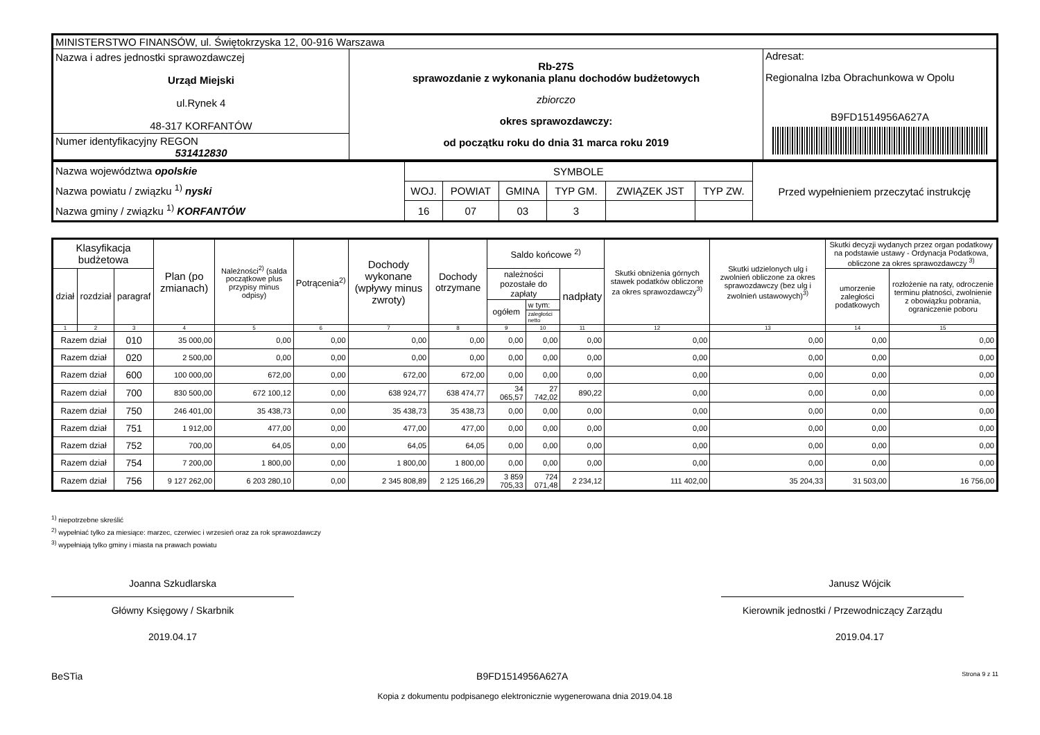| MINISTERSTWO FINANSÓW, ul. Świętokrzyska 12, 00-916 Warszawa | | |
| Nazwa i adres jednostki sprawozdawczej Urząd Miejski ul.Rynek 4 48-317 KORFANTÓW | Rb-27S sprawozdanie z wykonania planu dochodów budżetowych zbiorczo okres sprawozdawczy: od początku roku do dnia 31 marca roku 2019 | Adresat: Regionalna Izba Obrachunkowa w Opolu B9FD1514956A627A |
| Numer identyfikacyjny REGON 531412830 | | |
| Nazwa województwa opolskie Nazwa powiatu / związku <sup>1)</sup> nyski Nazwa gminy / związku <sup>1)</sup> KORFANTÓW | SYMBOLE | | | | | | Przed wypełnieniem przeczytać instrukcję |
| | WOJ. | POWIAT | GMINA | TYP GM. | ZWIĄZEK JST | TYP ZW. | |
| | 16 | 07 | 03 | 3 | | | |
| Klasyfikacja budżetowa | | | Plan (po zmianach) | Należności<sup>2)</sup> (salda początkowe plus przypisy minus odpisy) | Potrącenia<sup>2)</sup> | Dochody wykonane (wpływy minus zwroty) | Dochody otrzymane | Saldo końcowe <sup>2)</sup> | | | Skutki obniżenia górnych stawek podatków obliczone za okres sprawozdawczy<sup>3)</sup> | Skutki udzielonych ulg i zwolnień obliczone za okres sprawozdawczy (bez ulg i zwolnień ustawowych)<sup>3)</sup> | Skutki decyzji wydanych przez organ podatkowy na podstawie ustawy - Ordynacja Podatkowa, obliczone za okres sprawozdawczy <sup>3)</sup> | |
| --- | --- | --- | --- | --- | --- | --- | --- | --- | --- | --- | --- | --- | --- | --- |
| dział | rozdział | paragraf | | | | | | należności pozostałe do zapłaty | | nadpłaty | | | umorzenie zaległości podatkowych | rozłożenie na raty, odroczenie terminu płatności, zwolnienie z obowiązku pobrania, ograniczenie poboru |
| | | | | | | | | ogółem | w tym: | | | | | |
| | | | | | | | | | zaległości netto | | | | | |
| 1 | 2 | 3 | 4 | 5 | 6 | 7 | 8 | 9 | 10 | 11 | 12 | 13 | 14 | 15 |
| Razem dział | | 010 | 35 000,00 | 0,00 | 0,00 | 0,00 | 0,00 | 0,00 | 0,00 | 0,00 | 0,00 | 0,00 | 0,00 | 0,00 |
| Razem dział | | 020 | 2 500,00 | 0,00 | 0,00 | 0,00 | 0,00 | 0,00 | 0,00 | 0,00 | 0,00 | 0,00 | 0,00 | 0,00 |
| Razem dział | | 600 | 100 000,00 | 672,00 | 0,00 | 672,00 | 672,00 | 0,00 | 0,00 | 0,00 | 0,00 | 0,00 | 0,00 | 0,00 |
| Razem dział | | 700 | 830 500,00 | 672 100,12 | 0,00 | 638 924,77 | 638 474,77 | 34 065,57 | 27 742,02 | 890,22 | 0,00 | 0,00 | 0,00 | 0,00 |
| Razem dział | | 750 | 246 401,00 | 35 438,73 | 0,00 | 35 438,73 | 35 438,73 | 0,00 | 0,00 | 0,00 | 0,00 | 0,00 | 0,00 | 0,00 |
| Razem dział | | 751 | 1 912,00 | 477,00 | 0,00 | 477,00 | 477,00 | 0,00 | 0,00 | 0,00 | 0,00 | 0,00 | 0,00 | 0,00 |
| Razem dział | | 752 | 700,00 | 64,05 | 0,00 | 64,05 | 64,05 | 0,00 | 0,00 | 0,00 | 0,00 | 0,00 | 0,00 | 0,00 |
| Razem dział | | 754 | 7 200,00 | 1 800,00 | 0,00 | 1 800,00 | 1 800,00 | 0,00 | 0,00 | 0,00 | 0,00 | 0,00 | 0,00 | 0,00 |
| Razem dział | | 756 | 9 127 262,00 | 6 203 280,10 | 0,00 | 2 345 808,89 | 2 125 166,29 | 3 859 705,33 | 724 071,48 | 2 234,12 | 111 402,00 | 35 204,33 | 31 503,00 | 16 756,00 |
<sup>1)</sup> niepotrzebne skreślić
<sup>2)</sup> wypełniać tylko za miesiące: marzec, czerwiec i wrzesień oraz za rok sprawozdawczy
<sup>3)</sup> wypełniają tylko gminy i miasta na prawach powiatu
Joanna Szkudlarska
Główny Księgowy / Skarbnik
2019.04.17
Janusz Wójcik
Kierownik jednostki / Przewodniczący Zarządu
2019.04.17
BeSTia B9FD1514956A627A Strona 9 z 11
Kopia z dokumentu podpisanego elektronicznie wygenerowana dnia 2019.04.18